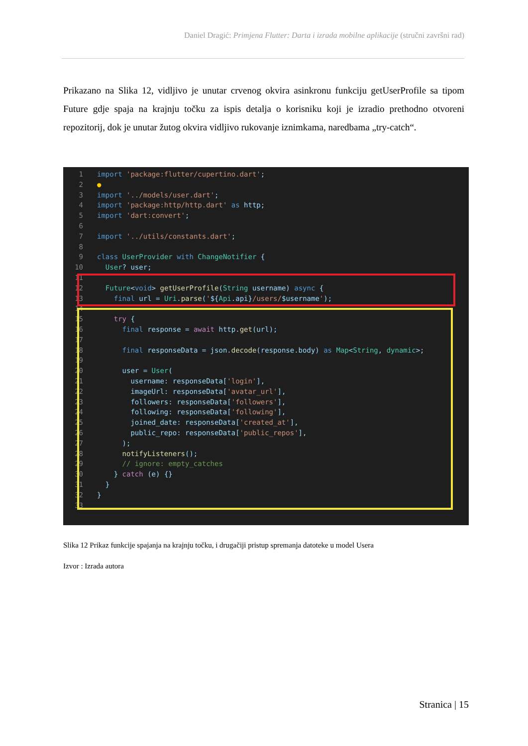Daniel Dragić: Primjena Flutter: Darta i izrada mobilne aplikacije (stručni završni rad)
Prikazano na Slika 12, vidljivo je unutar crvenog okvira asinkronu funkciju getUserProfile sa tipom Future gdje spaja na krajnju točku za ispis detalja o korisniku koji je izradio prethodno otvoreni repozitorij, dok je unutar žutog okvira vidljivo rukovanje iznimkama, naredbama „try-catch“.
1 import 'package:flutter/cupertino.dart';
2●
3 import '../models/user.dart';
4 import 'package:http/http.dart' as http;
5 import 'dart:convert';
6
7 import '../utils/constants.dart';
8
9 class UserProvider with ChangeNotifier {
10  User? user;
11
12  Future<void> getUserProfile(String username) async {
13    final url = Uri.parse('${Api.api}/users/$username');
14
15    try {
16      final response = await http.get(url);
17
18      final responseData = json.decode(response.body) as Map<String, dynamic>;
19
20      user = User(
21        username: responseData['login'],
22        imageUrl: responseData['avatar_url'],
23        followers: responseData['followers'],
24        following: responseData['following'],
25        joined_date: responseData['created_at'],
26        public_repo: responseData['public_repos'],
27      );
28      notifyListeners();
29      // ignore: empty_catches
30    } catch (e) {}
31  }
32}
33
Slika 12 Prikaz funkcije spajanja na krajnju točku, i drugačiji pristup spremanja datoteke u model Usera
Izvor : Izrada autora
Stranica | 15